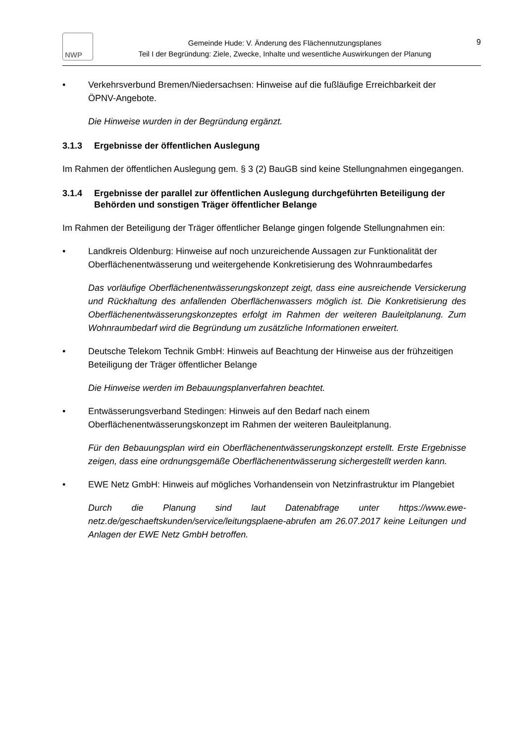NWP
Gemeinde Hude: V. Änderung des Flächennutzungsplanes
Teil I der Begründung: Ziele, Zwecke, Inhalte und wesentliche Auswirkungen der Planung
9
• Verkehrsverbund Bremen/Niedersachsen: Hinweise auf die fußläufige Erreichbarkeit der ÖPNV-Angebote.
Die Hinweise wurden in der Begründung ergänzt.
3.1.3 Ergebnisse der öffentlichen Auslegung
Im Rahmen der öffentlichen Auslegung gem. § 3 (2) BauGB sind keine Stellungnahmen eingegangen.
3.1.4 Ergebnisse der parallel zur öffentlichen Auslegung durchgeführten Beteiligung der Behörden und sonstigen Träger öffentlicher Belange
Im Rahmen der Beteiligung der Träger öffentlicher Belange gingen folgende Stellungnahmen ein:
• Landkreis Oldenburg: Hinweise auf noch unzureichende Aussagen zur Funktionalität der Oberflächenentwässerung und weitergehende Konkretisierung des Wohnraumbedarfes
Das vorläufige Oberflächenentwässerungskonzept zeigt, dass eine ausreichende Versickerung und Rückhaltung des anfallenden Oberflächenwassers möglich ist. Die Konkretisierung des Oberflächenentwässerungskonzeptes erfolgt im Rahmen der weiteren Bauleitplanung. Zum Wohnraumbedarf wird die Begründung um zusätzliche Informationen erweitert.
• Deutsche Telekom Technik GmbH: Hinweis auf Beachtung der Hinweise aus der frühzeitigen Beteiligung der Träger öffentlicher Belange
Die Hinweise werden im Bebauungsplanverfahren beachtet.
• Entwässerungsverband Stedingen: Hinweis auf den Bedarf nach einem Oberflächenentwässerungskonzept im Rahmen der weiteren Bauleitplanung.
Für den Bebauungsplan wird ein Oberflächenentwässerungskonzept erstellt. Erste Ergebnisse zeigen, dass eine ordnungsgemäße Oberflächenentwässerung sichergestellt werden kann.
• EWE Netz GmbH: Hinweis auf mögliches Vorhandensein von Netzinfrastruktur im Plangebiet
Durch die Planung sind laut Datenabfrage unter https://www.ewe-netz.de/geschaeftskunden/service/leitungsplaene-abrufen am 26.07.2017 keine Leitungen und Anlagen der EWE Netz GmbH betroffen.